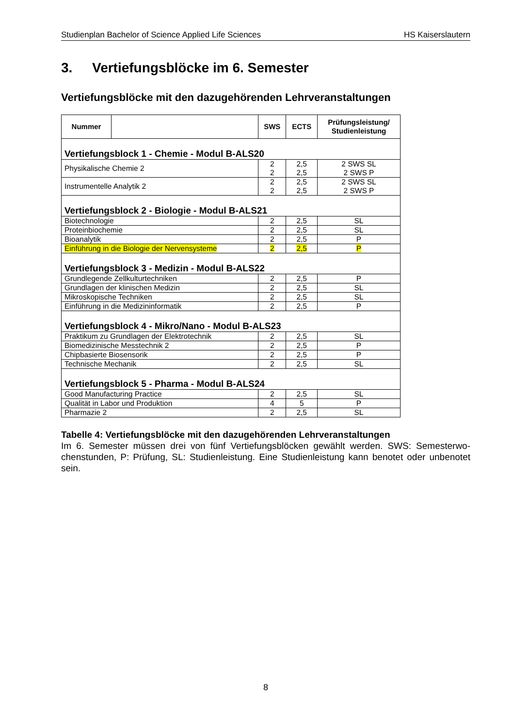Studienplan Bachelor of Science Applied Life Sciences HS Kaiserslautern
3. Vertiefungsblöcke im 6. Semester
Vertiefungsblöcke mit den dazugehörenden Lehrveranstaltungen
| Nummer | | SWS | ECTS | Prüfungsleistung/ Studienleistung |
| --- | --- | --- | --- | --- |
| Vertiefungsblock 1 - Chemie - Modul B-ALS20 | | | | |
| Physikalische Chemie 2 | | 2 2 | 2,5 2,5 | 2 SWS SL 2 SWS P |
| Instrumentelle Analytik 2 | | 2 2 | 2,5 2,5 | 2 SWS SL 2 SWS P |
| Vertiefungsblock 2 - Biologie - Modul B-ALS21 | | | | |
| Biotechnologie | | 2 | 2,5 | SL |
| Proteinbiochemie | | 2 | 2,5 | SL |
| Bioanalytik | | 2 | 2,5 | P |
| Einführung in die Biologie der Nervensysteme | | 2 | 2,5 | P |
| Vertiefungsblock 3 - Medizin - Modul B-ALS22 | | | | |
| Grundlegende Zellkulturtechniken | | 2 | 2,5 | P |
| Grundlagen der klinischen Medizin | | 2 | 2,5 | SL |
| Mikroskopische Techniken | | 2 | 2,5 | SL |
| Einführung in die Medizininformatik | | 2 | 2,5 | P |
| Vertiefungsblock 4 - Mikro/Nano - Modul B-ALS23 | | | | |
| Praktikum zu Grundlagen der Elektrotechnik | | 2 | 2,5 | SL |
| Biomedizinische Messtechnik 2 | | 2 | 2,5 | P |
| Chipbasierte Biosensorik | | 2 | 2,5 | P |
| Technische Mechanik | | 2 | 2,5 | SL |
| Vertiefungsblock 5 - Pharma - Modul B-ALS24 | | | | |
| Good Manufacturing Practice | | 2 | 2,5 | SL |
| Qualität in Labor und Produktion | | 4 | 5 | P |
| Pharmazie 2 | | 2 | 2,5 | SL |
Tabelle 4: Vertiefungsblöcke mit den dazugehörenden Lehrveranstaltungen
Im 6. Semester müssen drei von fünf Vertiefungsblöcken gewählt werden. SWS: Semesterwo-chenstunden, P: Prüfung, SL: Studienleistung. Eine Studienleistung kann benotet oder unbenotet sein.
8